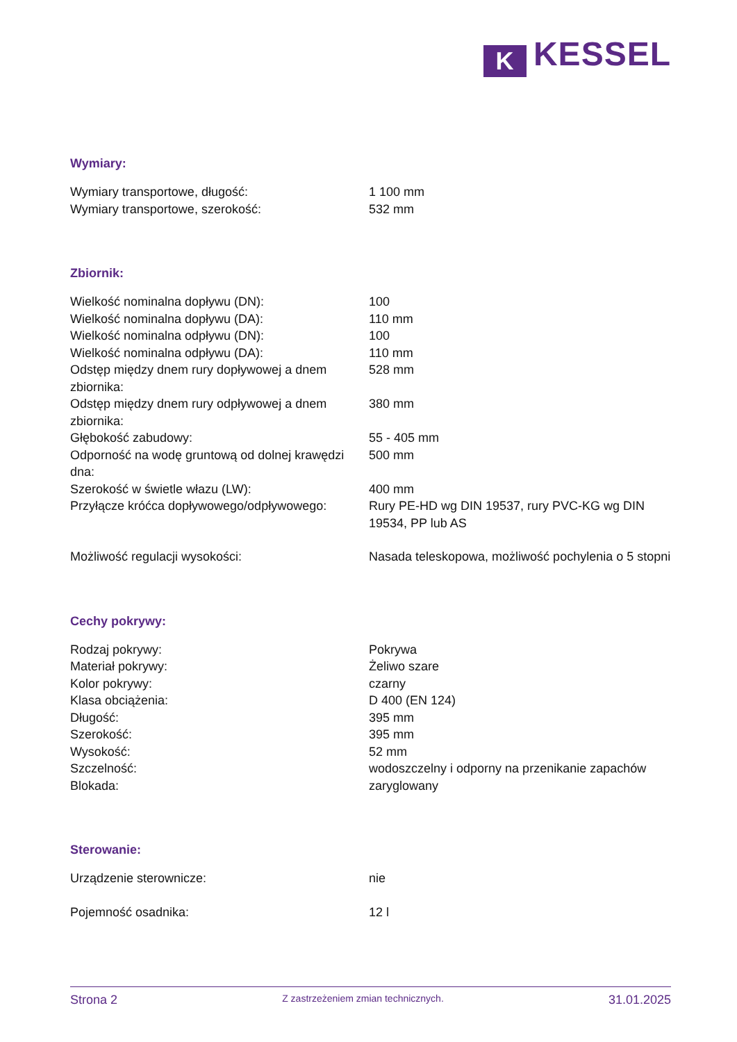K KESSEL
Wymiary:
| Wymiary transportowe, długość: | 1 100 mm |
| Wymiary transportowe, szerokość: | 532 mm |
Zbiornik:
| Wielkość nominalna dopływu (DN): | 100 |
| Wielkość nominalna dopływu (DA): | 110 mm |
| Wielkość nominalna odpływu (DN): | 100 |
| Wielkość nominalna odpływu (DA): | 110 mm |
| Odstęp między dnem rury dopływowej a dnem zbiornika: | 528 mm |
| Odstęp między dnem rury odpływowej a dnem zbiornika: | 380 mm |
| Głębokość zabudowy: | 55 - 405 mm |
| Odporność na wodę gruntową od dolnej krawędzi dna: | 500 mm |
| Szerokość w świetle włazu (LW): | 400 mm |
| Przyłącze króćca dopływowego/odpływowego: | Rury PE-HD wg DIN 19537, rury PVC-KG wg DIN 19534, PP lub AS |
| Możliwość regulacji wysokości: | Nasada teleskopowa, możliwość pochylenia o 5 stopni |
Cechy pokrywy:
| Rodzaj pokrywy: | Pokrywa |
| Materiał pokrywy: | Żeliwo szare |
| Kolor pokrywy: | czarny |
| Klasa obciążenia: | D 400 (EN 124) |
| Długość: | 395 mm |
| Szerokość: | 395 mm |
| Wysokość: | 52 mm |
| Szczelność: | wodoszczelny i odporny na przenikanie zapachów |
| Blokada: | zaryglowany |
Sterowanie:
| Urządzenie sterownicze: | nie |
| Pojemność osadnika: | 12 l |
Strona 2 Z zastrzeżeniem zmian technicznych. 31.01.2025